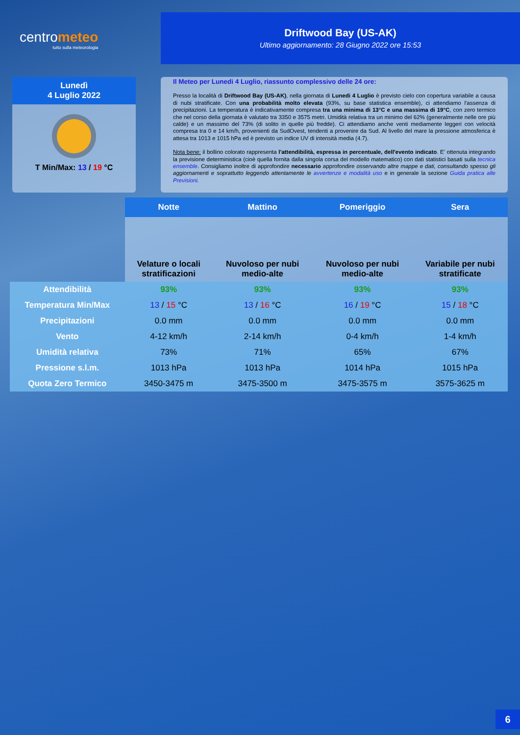centrometeo
tutto sulla meteorologia
Driftwood Bay (US-AK)
Ultimo aggiornamento: 28 Giugno 2022 ore 15:53
Lunedì
4 Luglio 2022
T Min/Max: 13 / 19 °C
Il Meteo per Lunedi 4 Luglio, riassunto complessivo delle 24 ore:
Presso la località di Driftwood Bay (US-AK), nella giornata di Lunedi 4 Luglio è previsto cielo con copertura variabile a causa di nubi stratificate. Con una probabilità molto elevata (93%, su base statistica ensemble), ci attendiamo l'assenza di precipitazioni. La temperatura è indicativamente compresa tra una minima di 13°C e una massima di 19°C, con zero termico che nel corso della giornata è valutato tra 3350 e 3575 metri. Umidità relativa tra un minimo del 62% (generalmente nelle ore più calde) e un massimo del 73% (di solito in quelle più fredde). Ci attendiamo anche venti mediamente leggeri con velocità compresa tra 0 e 14 km/h, provenienti da SudOvest, tendenti a provenire da Sud. Al livello del mare la pressione atmosferica è attesa tra 1013 e 1015 hPa ed è previsto un indice UV di intensità media (4.7).
Nota bene: il bollino colorato rappresenta l'attendibilità, espressa in percentuale, dell'evento indicato. E' ottenuta integrando la previsione deterministica (cioè quella fornita dalla singola corsa del modello matematico) con dati statistici basati sulla tecnica ensemble. Consigliamo inoltre di approfondire necessario approfondire osservando altre mappe e dati, consultando spesso gli aggiornamenti e soprattutto leggendo attentamente le avvertenze e modalità uso e in generale la sezione Guida pratica alle Previsioni.
| | Notte | Mattino | Pomeriggio | Sera |
| --- | --- | --- | --- | --- |
| | Velature o locali stratificazioni | Nuvoloso per nubi medio-alte | Nuvoloso per nubi medio-alte | Variabile per nubi stratificate |
| Attendibilità | 93% | 93% | 93% | 93% |
| Temperatura Min/Max | 13 / 15 °C | 13 / 16 °C | 16 / 19 °C | 15 / 18 °C |
| Precipitazioni | 0.0 mm | 0.0 mm | 0.0 mm | 0.0 mm |
| Vento | 4-12 km/h | 2-14 km/h | 0-4 km/h | 1-4 km/h |
| Umidità relativa | 73% | 71% | 65% | 67% |
| Pressione s.l.m. | 1013 hPa | 1013 hPa | 1014 hPa | 1015 hPa |
| Quota Zero Termico | 3450-3475 m | 3475-3500 m | 3475-3575 m | 3575-3625 m |
6